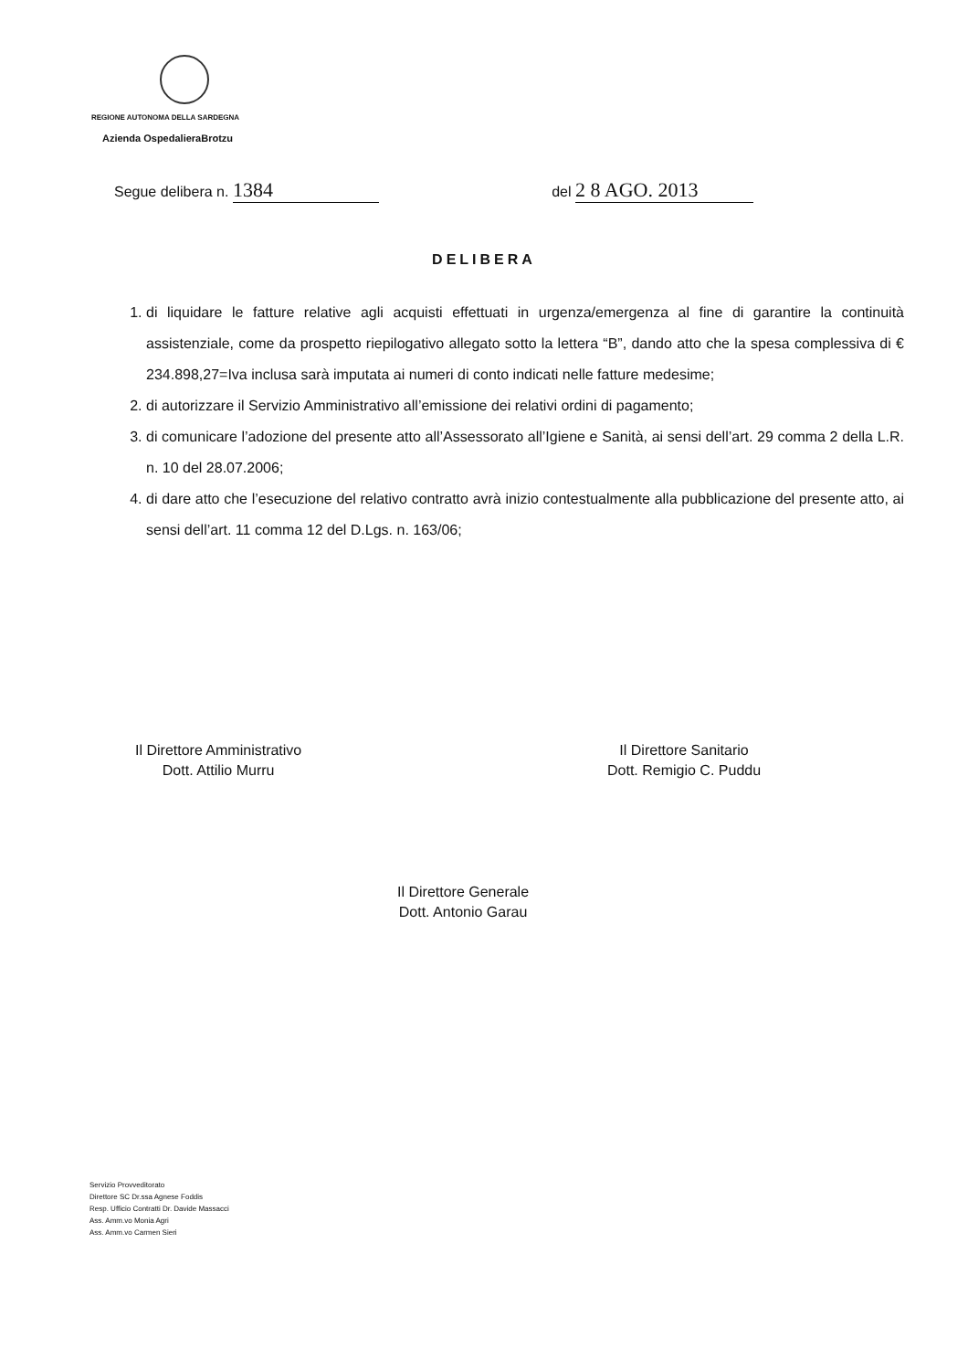REGIONE AUTONOMA DELLA SARDEGNA
Azienda OspedalieraBrotzu
Segue delibera n. 1384 del 2 8 AGO. 2013
DELIBERA
1. di liquidare le fatture relative agli acquisti effettuati in urgenza/emergenza al fine di garantire la continuità assistenziale, come da prospetto riepilogativo allegato sotto la lettera “B”, dando atto che la spesa complessiva di € 234.898,27=Iva inclusa sarà imputata ai numeri di conto indicati nelle fatture medesime;
2. di autorizzare il Servizio Amministrativo all’emissione dei relativi ordini di pagamento;
3. di comunicare l’adozione del presente atto all’Assessorato all’Igiene e Sanità, ai sensi dell’art. 29 comma 2 della L.R. n. 10 del 28.07.2006;
4. di dare atto che l’esecuzione del relativo contratto avrà inizio contestualmente alla pubblicazione del presente atto, ai sensi dell’art. 11 comma 12 del D.Lgs. n. 163/06;
Il Direttore Amministrativo
Dott. Attilio Murru
Il Direttore Sanitario
Dott. Remigio C. Puddu
Il Direttore Generale
Dott. Antonio Garau
Servizio Provveditorato
Direttore SC Dr.ssa Agnese Foddis
Resp. Ufficio Contratti Dr. Davide Massacci
Ass. Amm.vo Monia Agri
Ass. Amm.vo Carmen Sieri